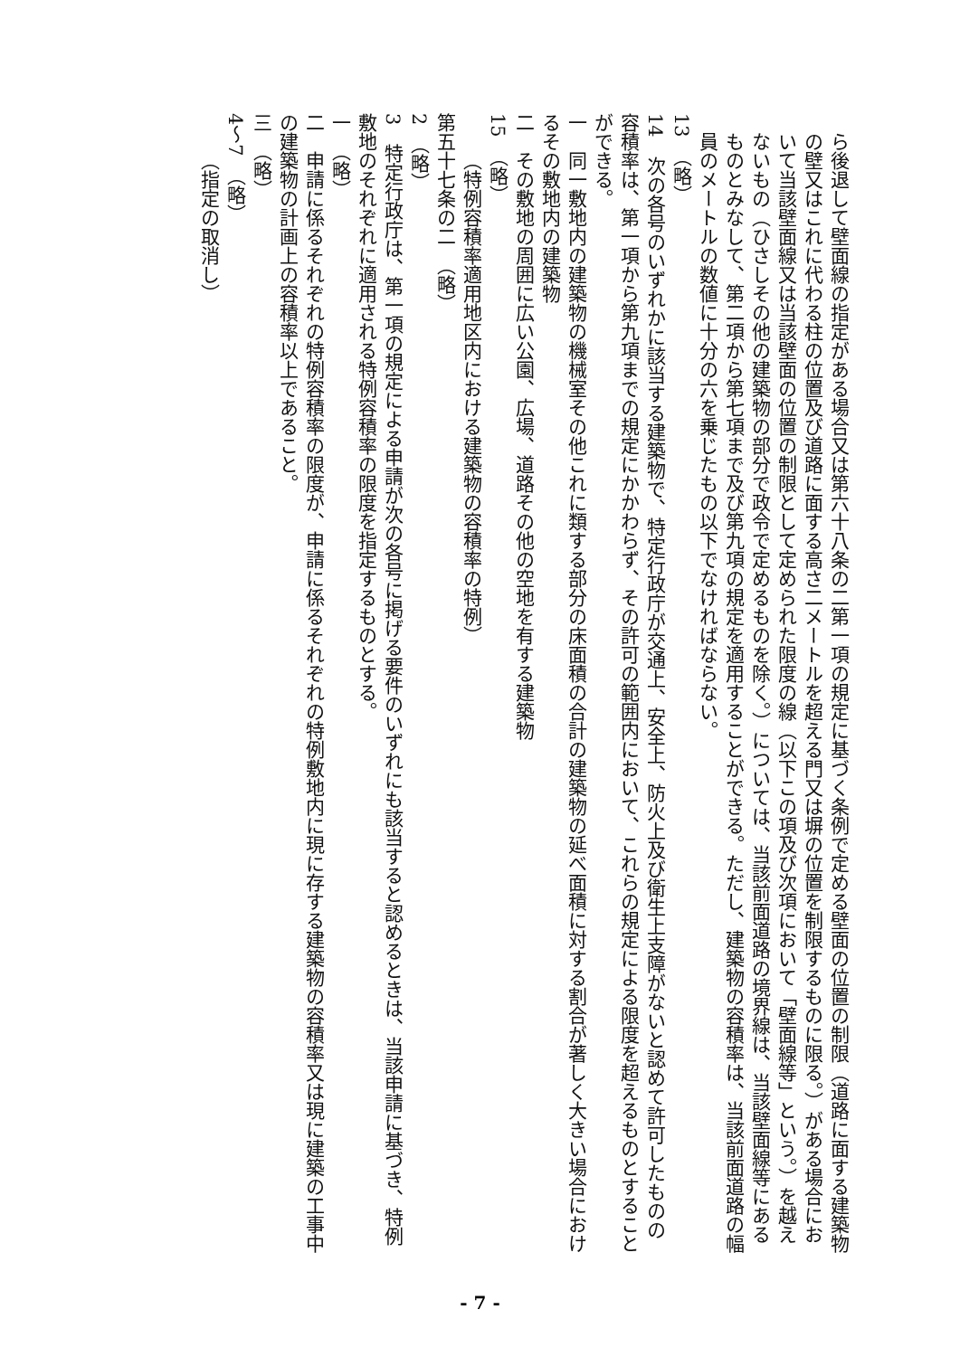ら後退して壁面線の指定がある場合又は第六十八条の二第一項の規定に基づく条例で定める壁面の位置の制限（道路に面する建築物の壁又はこれに代わる柱の位置及び道路に面する高さ二メートルを超える門又は塀の位置を制限するものに限る。）がある場合において当該壁面線又は当該壁面の位置の制限として定められた限度の線（以下この項及び次項において「壁面線等」という。）を越えないもの（ひさしその他の建築物の部分で政令で定めるものを除く。）については、当該前面道路の境界線は、当該壁面線等にあるものとみなして、第二項から第七項まで及び第九項の規定を適用することができる。ただし、建築物の容積率は、当該前面道路の幅員のメートルの数値に十分の六を乗じたもの以下でなければならない。
13　（略）
14　次の各号のいずれかに該当する建築物で、特定行政庁が交通上、安全上、防火上及び衛生上支障がないと認めて許可したものの容積率は、第一項から第九項までの規定にかかわらず、その許可の範囲内において、これらの規定による限度を超えるものとすることができる。
一　同一敷地内の建築物の機械室その他これに類する部分の床面積の合計の建築物の延べ面積に対する割合が著しく大きい場合におけるその敷地内の建築物
二　その敷地の周囲に広い公園、広場、道路その他の空地を有する建築物
15　（略）
（特例容積率適用地区内における建築物の容積率の特例）
第五十七条の二　（略）
2　（略）
3　特定行政庁は、第一項の規定による申請が次の各号に掲げる要件のいずれにも該当すると認めるときは、当該申請に基づき、特例敷地のそれぞれに適用される特例容積率の限度を指定するものとする。
一　（略）
二　申請に係るそれぞれの特例容積率の限度が、申請に係るそれぞれの特例敷地内に現に存する建築物の容積率又は現に建築の工事中の建築物の計画上の容積率以上であること。
三　（略）
4～7　（略）
（指定の取消し）
- 7 -